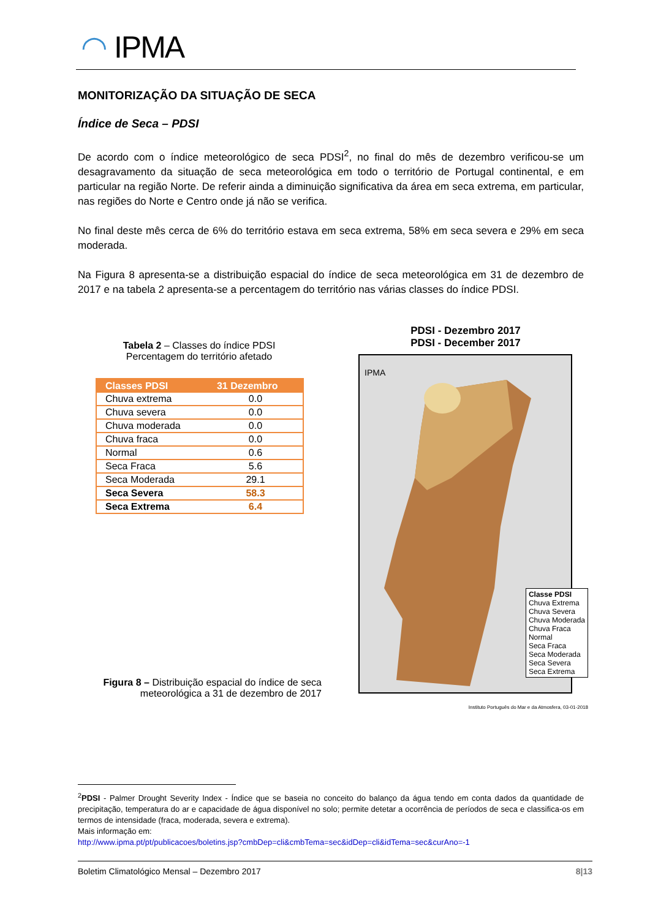◠ IPMA
MONITORIZAÇÃO DA SITUAÇÃO DE SECA
Índice de Seca – PDSI
De acordo com o índice meteorológico de seca PDSI<sup>2</sup>, no final do mês de dezembro verificou-se um desagravamento da situação de seca meteorológica em todo o território de Portugal continental, e em particular na região Norte. De referir ainda a diminuição significativa da área em seca extrema, em particular, nas regiões do Norte e Centro onde já não se verifica.
No final deste mês cerca de 6% do território estava em seca extrema, 58% em seca severa e 29% em seca moderada.
Na Figura 8 apresenta-se a distribuição espacial do índice de seca meteorológica em 31 de dezembro de 2017 e na tabela 2 apresenta-se a percentagem do território nas várias classes do índice PDSI.
Tabela 2 – Classes do índice PDSI
Percentagem do território afetado
| Classes PDSI | 31 Dezembro |
| --- | --- |
| Chuva extrema | 0.0 |
| Chuva severa | 0.0 |
| Chuva moderada | 0.0 |
| Chuva fraca | 0.0 |
| Normal | 0.6 |
| Seca Fraca | 5.6 |
| Seca Moderada | 29.1 |
| Seca Severa | 58.3 |
| Seca Extrema | 6.4 |
PDSI - Dezembro 2017
PDSI - December 2017
IPMA
Classe PDSI
Chuva Extrema
Chuva Severa
Chuva Moderada
Chuva Fraca
Normal
Seca Fraca
Seca Moderada
Seca Severa
Seca Extrema
Instituto Português do Mar e da Atmosfera, 03-01-2018
Figura 8 – Distribuição espacial do índice de seca meteorológica a 31 de dezembro de 2017
<sup>2</sup> PDSI - Palmer Drought Severity Index - Índice que se baseia no conceito do balanço da água tendo em conta dados da quantidade de precipitação, temperatura do ar e capacidade de água disponível no solo; permite detetar a ocorrência de períodos de seca e classifica-os em termos de intensidade (fraca, moderada, severa e extrema).
Mais informação em:
http://www.ipma.pt/pt/publicacoes/boletins.jsp?cmbDep=cli&cmbTema=sec&idDep=cli&idTema=sec&curAno=-1
Boletim Climatológico Mensal – Dezembro 2017 8|13